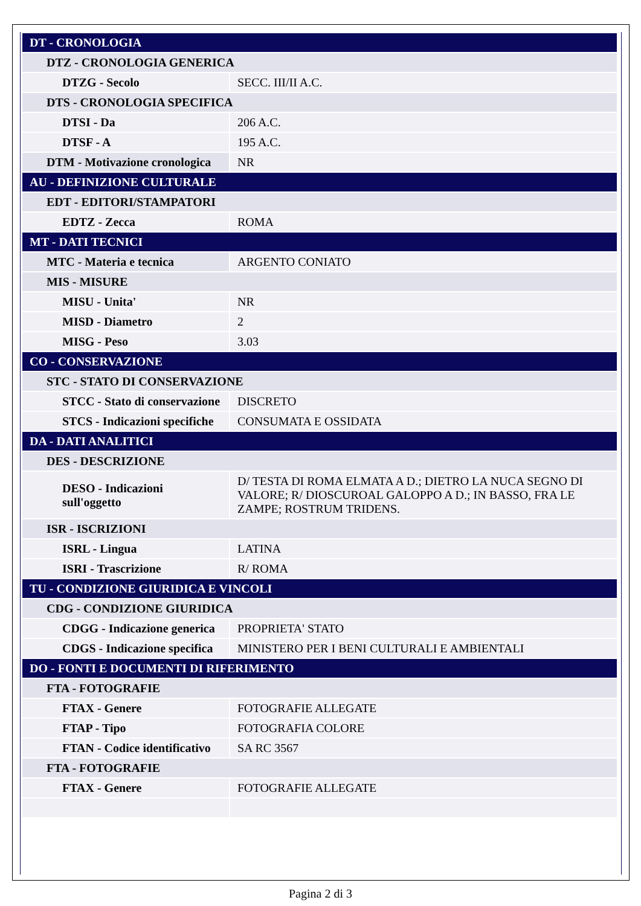| DT - CRONOLOGIA | |
| DTZ - CRONOLOGIA GENERICA | |
| DTZG - Secolo | SECC. III/II A.C. |
| DTS - CRONOLOGIA SPECIFICA | |
| DTSI - Da | 206 A.C. |
| DTSF - A | 195 A.C. |
| DTM - Motivazione cronologica | NR |
| AU - DEFINIZIONE CULTURALE | |
| EDT - EDITORI/STAMPATORI | |
| EDTZ - Zecca | ROMA |
| MT - DATI TECNICI | |
| MTC - Materia e tecnica | ARGENTO CONIATO |
| MIS - MISURE | |
| MISU - Unita' | NR |
| MISD - Diametro | 2 |
| MISG - Peso | 3.03 |
| CO - CONSERVAZIONE | |
| STC - STATO DI CONSERVAZIONE | |
| STCC - Stato di conservazione | DISCRETO |
| STCS - Indicazioni specifiche | CONSUMATA E OSSIDATA |
| DA - DATI ANALITICI | |
| DES - DESCRIZIONE | |
| DESO - Indicazioni sull'oggetto | D/ TESTA DI ROMA ELMATA A D.; DIETRO LA NUCA SEGNO DI VALORE; R/ DIOSCUROAL GALOPPO A D.; IN BASSO, FRA LE ZAMPE; ROSTRUM TRIDENS. |
| ISR - ISCRIZIONI | |
| ISRL - Lingua | LATINA |
| ISRI - Trascrizione | R/ ROMA |
| TU - CONDIZIONE GIURIDICA E VINCOLI | |
| CDG - CONDIZIONE GIURIDICA | |
| CDGG - Indicazione generica | PROPRIETA' STATO |
| CDGS - Indicazione specifica | MINISTERO PER I BENI CULTURALI E AMBIENTALI |
| DO - FONTI E DOCUMENTI DI RIFERIMENTO | |
| FTA - FOTOGRAFIE | |
| FTAX - Genere | FOTOGRAFIE ALLEGATE |
| FTAP - Tipo | FOTOGRAFIA COLORE |
| FTAN - Codice identificativo | SA RC 3567 |
| FTA - FOTOGRAFIE | |
| FTAX - Genere | FOTOGRAFIE ALLEGATE |
Pagina 2 di 3